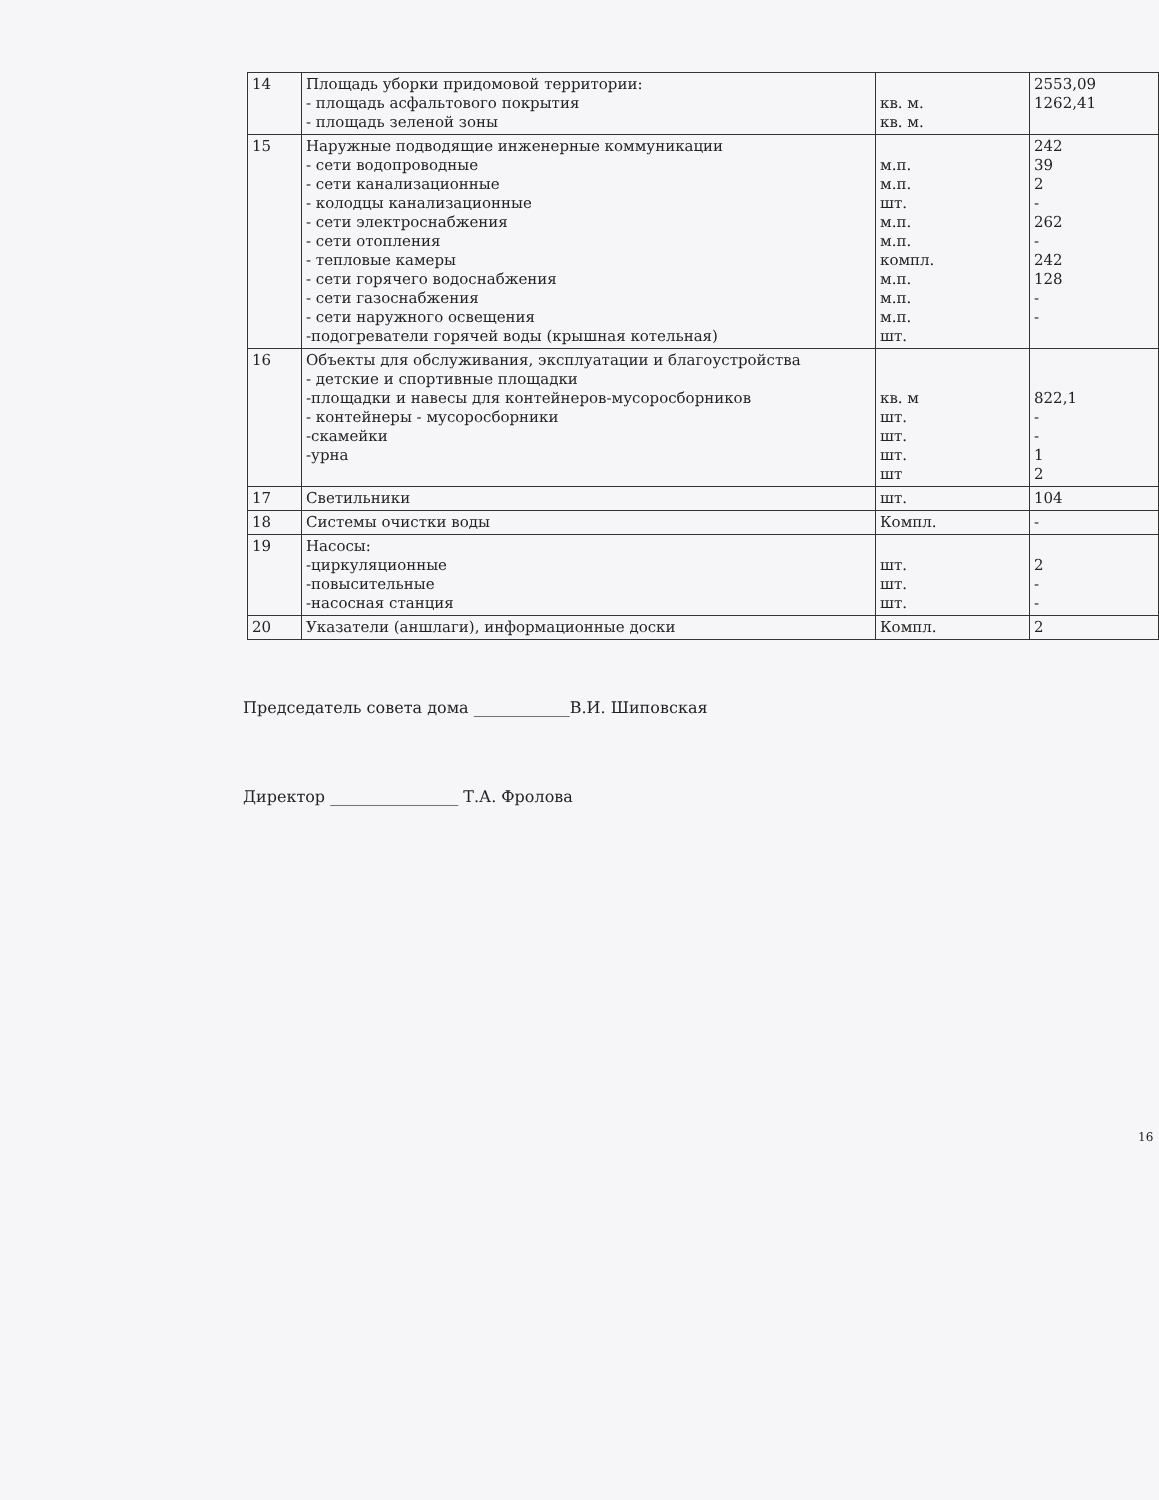| 14 | Площадь уборки придомовой территории: - площадь асфальтового покрытия - площадь зеленой зоны | кв. м. кв. м. | 2553,09 1262,41 |
| 15 | Наружные подводящие инженерные коммуникации - сети водопроводные - сети канализационные - колодцы канализационные - сети электроснабжения - сети отопления - тепловые камеры - сети горячего водоснабжения - сети газоснабжения - сети наружного освещения -подогреватели горячей воды (крышная котельная) | м.п. м.п. шт. м.п. м.п. компл. м.п. м.п. м.п. шт. | 242 39 2 - 262 - 242 128 - - |
| 16 | Объекты для обслуживания, эксплуатации и благоустройства - детские и спортивные площадки -площадки и навесы для контейнеров-мусоросборников - контейнеры - мусоросборники -скамейки -урна | кв. м шт. шт. шт. шт | 822,1 - - 1 2 |
| 17 | Светильники | шт. | 104 |
| 18 | Системы очистки воды | Компл. | - |
| 19 | Насосы: -циркуляционные -повысительные -насосная станция | шт. шт. шт. | 2 - - |
| 20 | Указатели (аншлаги), информационные доски | Компл. | 2 |
Председатель совета дома ____________В.И. Шиповская
Директор ________________ Т.А. Фролова
16